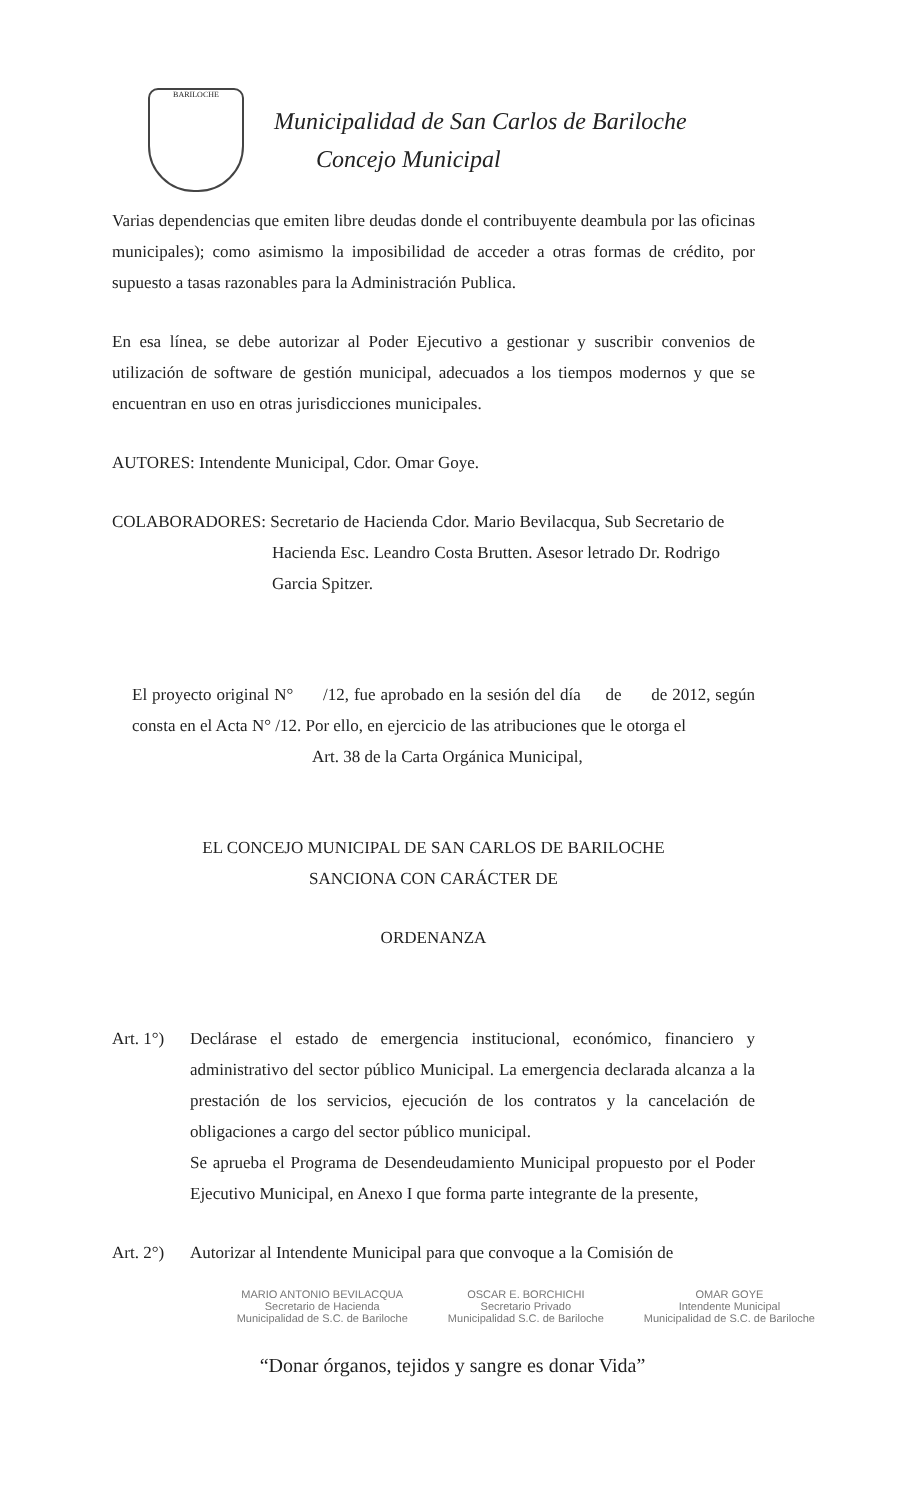BARILOCHE
Municipalidad de San Carlos de Bariloche
Concejo Municipal
Varias dependencias que emiten libre deudas donde el contribuyente deambula por las oficinas municipales); como asimismo la imposibilidad de acceder a otras formas de crédito, por supuesto a tasas razonables para la Administración Publica.
En esa línea, se debe autorizar al Poder Ejecutivo a gestionar y suscribir convenios de utilización de software de gestión municipal, adecuados a los tiempos modernos y que se encuentran en uso en otras jurisdicciones municipales.
AUTORES: Intendente Municipal, Cdor. Omar Goye.
COLABORADORES: Secretario de Hacienda Cdor. Mario Bevilacqua, Sub Secretario de
Hacienda Esc. Leandro Costa Brutten. Asesor letrado Dr. Rodrigo
Garcia Spitzer.
El proyecto original N° /12, fue aprobado en la sesión del día de de 2012, según consta en el Acta N° /12. Por ello, en ejercicio de las atribuciones que le otorga el
Art. 38 de la Carta Orgánica Municipal,
EL CONCEJO MUNICIPAL DE SAN CARLOS DE BARILOCHE
SANCIONA CON CARÁCTER DE
ORDENANZA
Art. 1°)
Declárase el estado de emergencia institucional, económico, financiero y administrativo del sector público Municipal. La emergencia declarada alcanza a la prestación de los servicios, ejecución de los contratos y la cancelación de obligaciones a cargo del sector público municipal.
Se aprueba el Programa de Desendeudamiento Municipal propuesto por el Poder Ejecutivo Municipal, en Anexo I que forma parte integrante de la presente,
Art. 2°)
Autorizar al Intendente Municipal para que convoque a la Comisión de
MARIO ANTONIO BEVILACQUA
Secretario de Hacienda
Municipalidad de S.C. de Bariloche
OSCAR E. BORCHICHI
Secretario Privado
Municipalidad S.C. de Bariloche
OMAR GOYE
Intendente Municipal
Municipalidad de S.C. de Bariloche
“Donar órganos, tejidos y sangre es donar Vida”